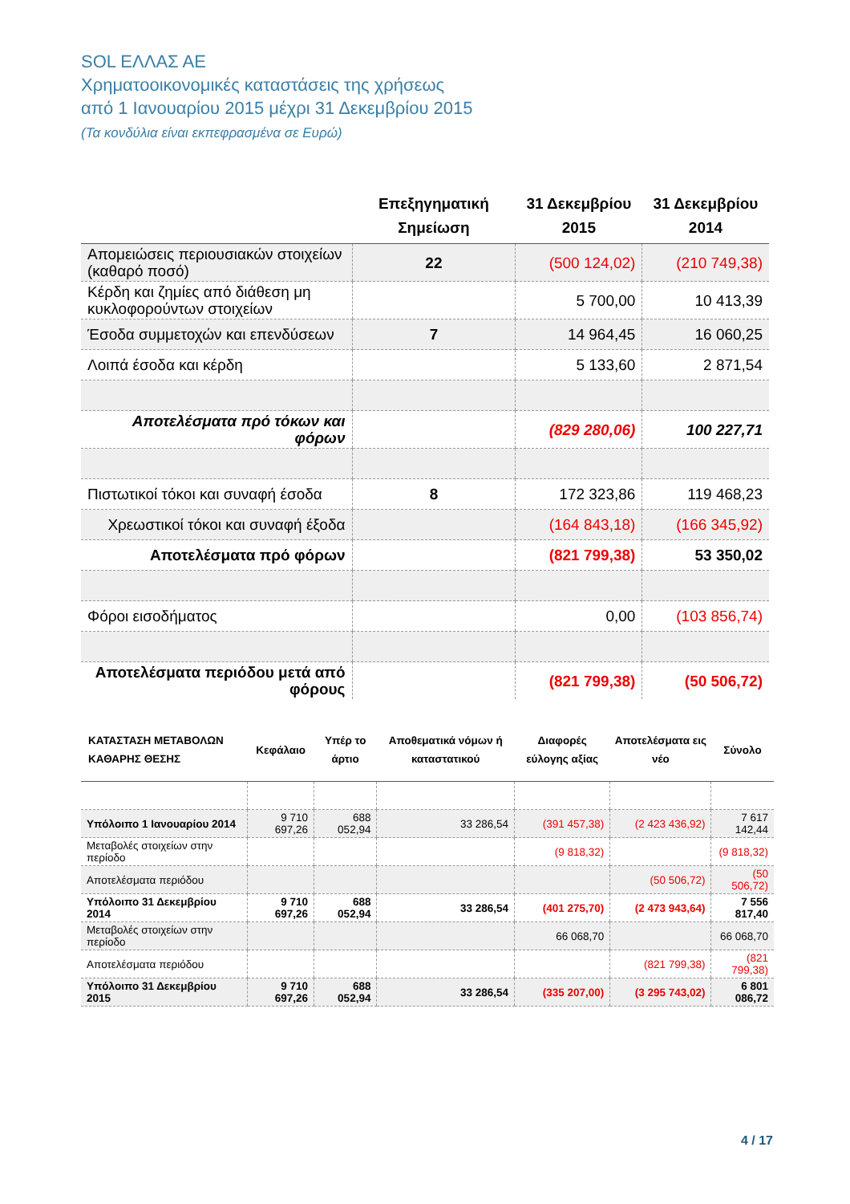SOL ΕΛΛΑΣ ΑΕ
Χρηματοοικονομικές καταστάσεις της χρήσεως
από 1 Ιανουαρίου 2015 μέχρι 31 Δεκεμβρίου 2015
(Τα κονδύλια είναι εκπεφρασμένα σε Ευρώ)
| | Επεξηγηματική Σημείωση | 31 Δεκεμβρίου 2015 | 31 Δεκεμβρίου 2014 |
| --- | --- | --- | --- |
| Απομειώσεις περιουσιακών στοιχείων (καθαρό ποσό) | 22 | (500 124,02) | (210 749,38) |
| Κέρδη και ζημίες από διάθεση μη κυκλοφορούντων στοιχείων | | 5 700,00 | 10 413,39 |
| Έσοδα συμμετοχών και επενδύσεων | 7 | 14 964,45 | 16 060,25 |
| Λοιπά έσοδα και κέρδη | | 5 133,60 | 2 871,54 |
| Αποτελέσματα πρό τόκων και φόρων | | (829 280,06) | 100 227,71 |
| Πιστωτικοί τόκοι και συναφή έσοδα | 8 | 172 323,86 | 119 468,23 |
| Χρεωστικοί τόκοι και συναφή έξοδα | | (164 843,18) | (166 345,92) |
| Αποτελέσματα πρό φόρων | | (821 799,38) | 53 350,02 |
| Φόροι εισοδήματος | | 0,00 | (103 856,74) |
| Αποτελέσματα περιόδου μετά από φόρους | | (821 799,38) | (50 506,72) |
| ΚΑΤΑΣΤΑΣΗ ΜΕΤΑΒΟΛΩΝ ΚΑΘΑΡΗΣ ΘΕΣΗΣ | Κεφάλαιο | Υπέρ το άρτιο | Αποθεματικά νόμων ή καταστατικού | Διαφορές εύλογης αξίας | Αποτελέσματα εις νέο | Σύνολο |
| --- | --- | --- | --- | --- | --- | --- |
| Υπόλοιπο 1 Ιανουαρίου 2014 | 9 710 697,26 | 688 052,94 | 33 286,54 | (391 457,38) | (2 423 436,92) | 7 617 142,44 |
| Μεταβολές στοιχείων στην περίοδο | | | | (9 818,32) | | (9 818,32) |
| Αποτελέσματα περιόδου | | | | | (50 506,72) | (50 506,72) |
| Υπόλοιπο 31 Δεκεμβρίου 2014 | 9 710 697,26 | 688 052,94 | 33 286,54 | (401 275,70) | (2 473 943,64) | 7 556 817,40 |
| Μεταβολές στοιχείων στην περίοδο | | | | 66 068,70 | | 66 068,70 |
| Αποτελέσματα περιόδου | | | | | (821 799,38) | (821 799,38) |
| Υπόλοιπο 31 Δεκεμβρίου 2015 | 9 710 697,26 | 688 052,94 | 33 286,54 | (335 207,00) | (3 295 743,02) | 6 801 086,72 |
4 / 17